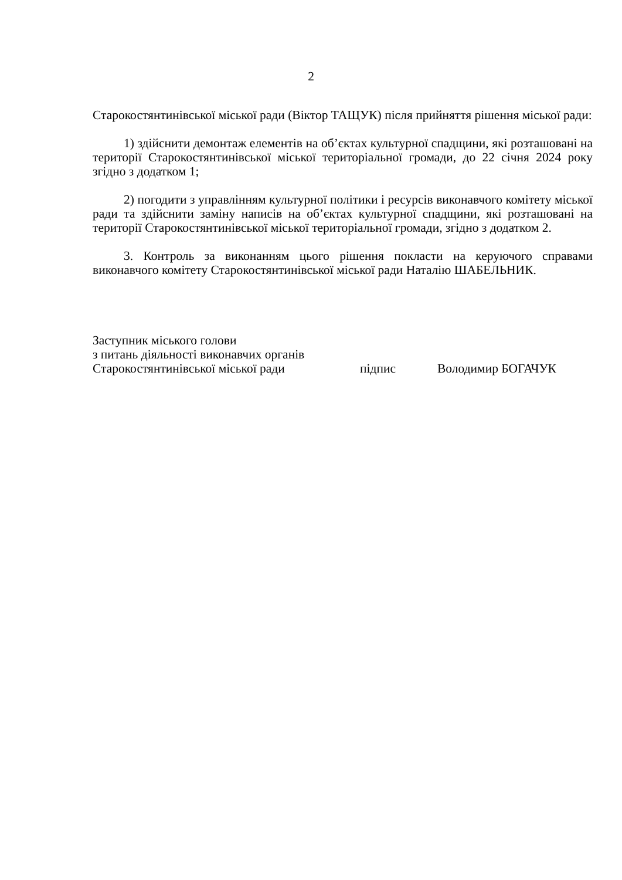2
Старокостянтинівської міської ради (Віктор ТАЩУК) після прийняття рішення міської ради:
1) здійснити демонтаж елементів на об’єктах культурної спадщини, які розташовані на території Старокостянтинівської міської територіальної громади, до 22 січня 2024 року згідно з додатком 1;
2) погодити з управлінням культурної політики і ресурсів виконавчого комітету міської ради та здійснити заміну написів на об’єктах культурної спадщини, які розташовані на території Старокостянтинівської міської територіальної громади, згідно з додатком 2.
3. Контроль за виконанням цього рішення покласти на керуючого справами виконавчого комітету Старокостянтинівської міської ради Наталію ШАБЕЛЬНИК.
Заступник міського голови
з питань діяльності виконавчих органів
Старокостянтинівської міської ради підпис Володимир БОГАЧУК